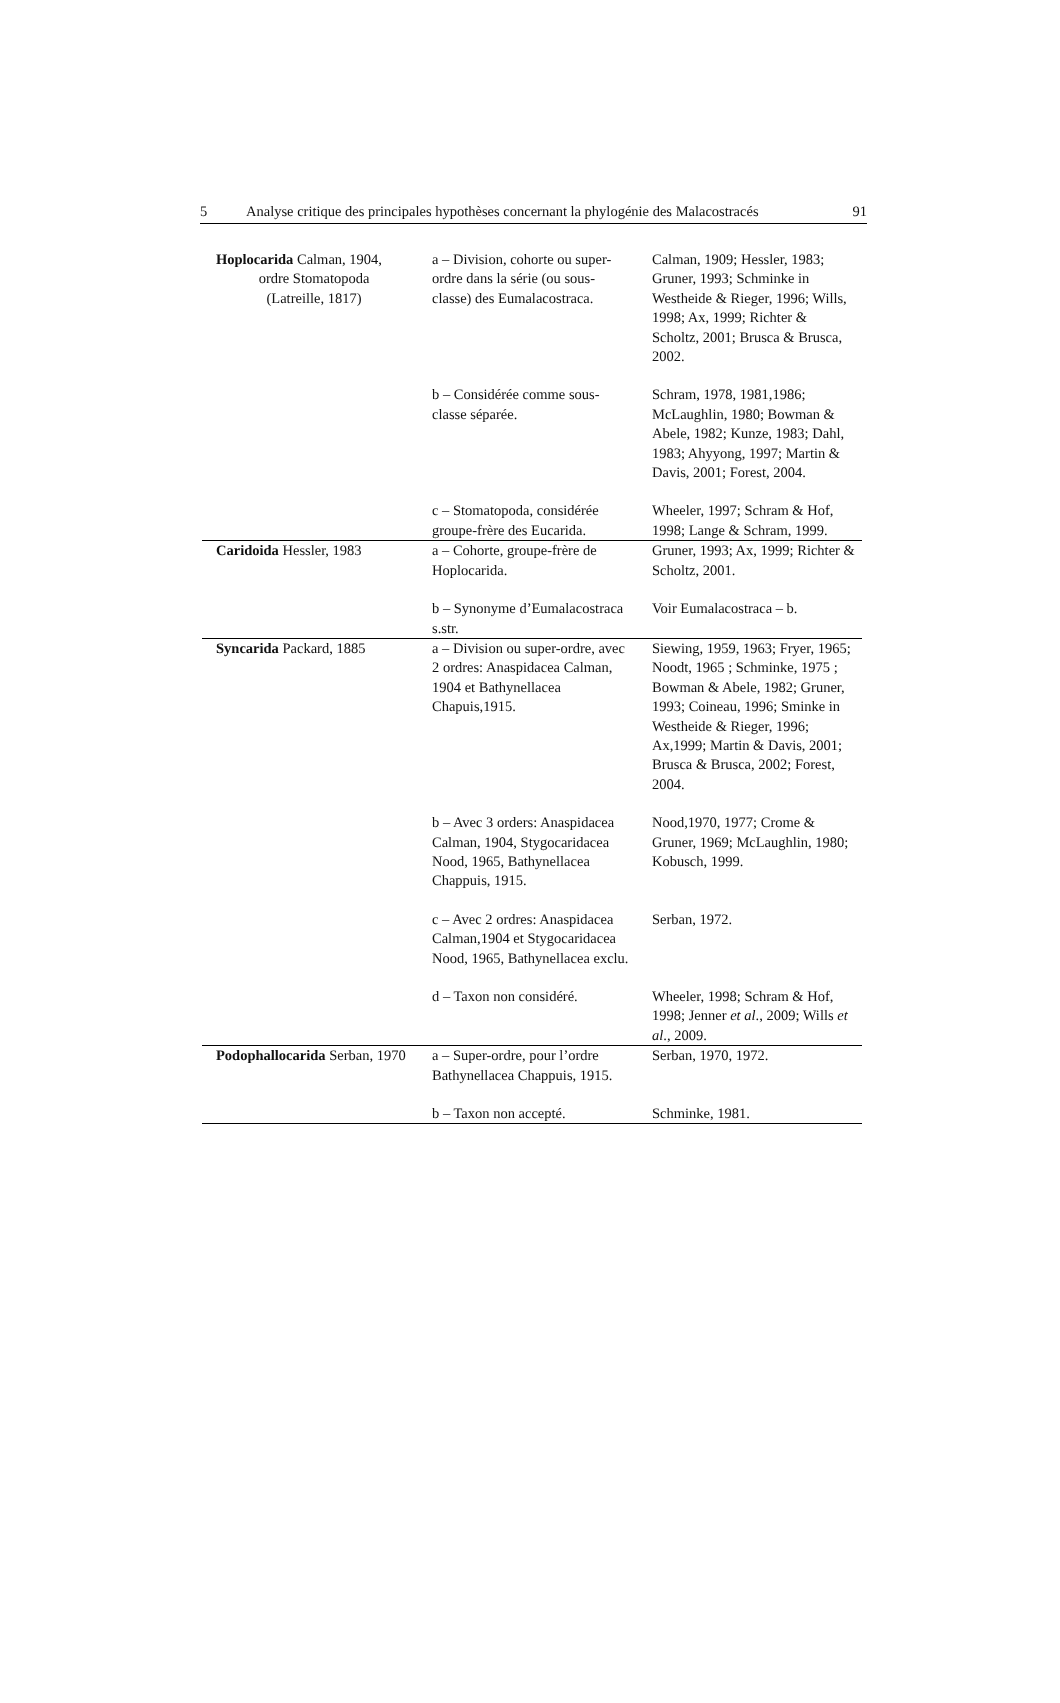5 Analyse critique des principales hypothèses concernant la phylogénie des Malacostracés 91
| Hoplocarida Calman, 1904, ordre Stomatopoda (Latreille, 1817) | a – Division, cohorte ou super-ordre dans la série (ou sous-classe) des Eumalacostraca. | Calman, 1909; Hessler, 1983; Gruner, 1993; Schminke in Westheide & Rieger, 1996; Wills, 1998; Ax, 1999; Richter & Scholtz, 2001; Brusca & Brusca, 2002. |
| | b – Considérée comme sous-classe séparée. | Schram, 1978, 1981,1986; McLaughlin, 1980; Bowman & Abele, 1982; Kunze, 1983; Dahl, 1983; Ahyyong, 1997; Martin & Davis, 2001; Forest, 2004. |
| | c – Stomatopoda, considérée groupe-frère des Eucarida. | Wheeler, 1997; Schram & Hof, 1998; Lange & Schram, 1999. |
| Caridoida Hessler, 1983 | a – Cohorte, groupe-frère de Hoplocarida. | Gruner, 1993; Ax, 1999; Richter & Scholtz, 2001. |
| | b – Synonyme d’Eumalacostraca s.str. | Voir Eumalacostraca – b. |
| Syncarida Packard, 1885 | a – Division ou super-ordre, avec 2 ordres: Anaspidacea Calman, 1904 et Bathynellacea Chapuis,1915. | Siewing, 1959, 1963; Fryer, 1965; Noodt, 1965 ; Schminke, 1975 ; Bowman & Abele, 1982; Gruner, 1993; Coineau, 1996; Sminke in Westheide & Rieger, 1996; Ax,1999; Martin & Davis, 2001; Brusca & Brusca, 2002; Forest, 2004. |
| | b – Avec 3 orders: Anaspidacea Calman, 1904, Stygocaridacea Nood, 1965, Bathynellacea Chappuis, 1915. | Nood,1970, 1977; Crome & Gruner, 1969; McLaughlin, 1980; Kobusch, 1999. |
| | c – Avec 2 ordres: Anaspidacea Calman,1904 et Stygocaridacea Nood, 1965, Bathynellacea exclu. | Serban, 1972. |
| | d – Taxon non considéré. | Wheeler, 1998; Schram & Hof, 1998; Jenner et al ., 2009; Wills et al ., 2009. |
| Podophallocarida Serban, 1970 | a – Super-ordre, pour l’ordre Bathynellacea Chappuis, 1915. | Serban, 1970, 1972. |
| | b – Taxon non accepté. | Schminke, 1981. |